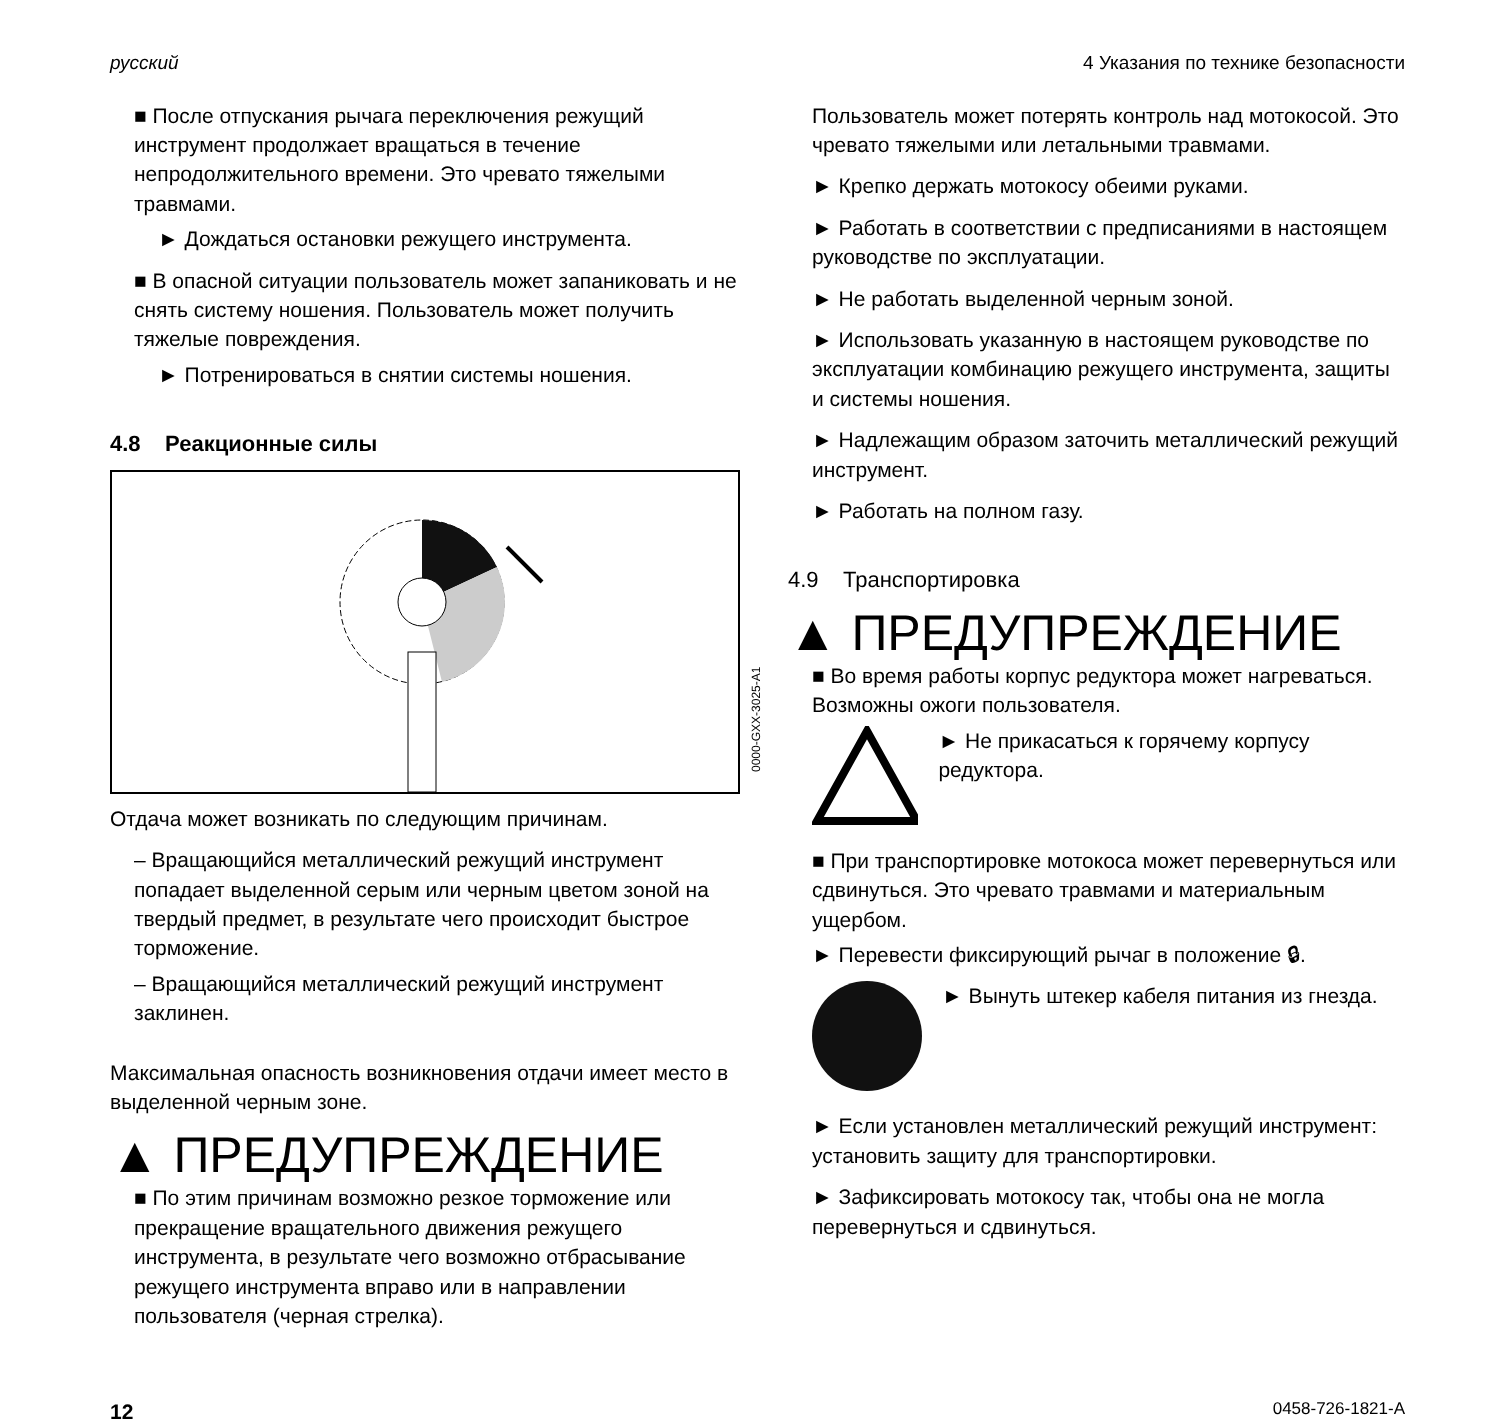русский 4 Указания по технике безопасности
■ После отпускания рычага переключения режущий инструмент продолжает вращаться в течение непродолжительного времени. Это чревато тяжелыми травмами.
► Дождаться остановки режущего инструмента.
■ В опасной ситуации пользователь может запаниковать и не снять систему ношения. Пользователь может получить тяжелые повреждения.
► Потренироваться в снятии системы ношения.
4.8 Реакционные силы
0000-GXX-3025-A1
Отдача может возникать по следующим причинам.
– Вращающийся металлический режущий инструмент попадает выделенной серым или черным цветом зоной на твердый предмет, в результате чего происходит быстрое торможение.
– Вращающийся металлический режущий инструмент заклинен.
Максимальная опасность возникновения отдачи имеет место в выделенной черным зоне.
▲ ПРЕДУПРЕЖДЕНИЕ
■ По этим причинам возможно резкое торможение или прекращение вращательного движения режущего инструмента, в результате чего возможно отбрасывание режущего инструмента вправо или в направлении пользователя (черная стрелка).
Пользователь может потерять контроль над мотокосой. Это чревато тяжелыми или летальными травмами.
► Крепко держать мотокосу обеими руками.
► Работать в соответствии с предписаниями в настоящем руководстве по эксплуатации.
► Не работать выделенной черным зоной.
► Использовать указанную в настоящем руководстве по эксплуатации комбинацию режущего инструмента, защиты и системы ношения.
► Надлежащим образом заточить металлический режущий инструмент.
► Работать на полном газу.
4.9 Транспортировка
▲ ПРЕДУПРЕЖДЕНИЕ
■ Во время работы корпус редуктора может нагреваться. Возможны ожоги пользователя.
► Не прикасаться к горячему корпусу редуктора.
■ При транспортировке мотокоса может перевернуться или сдвинуться. Это чревато травмами и материальным ущербом.
► Перевести фиксирующий рычаг в положение 🔒︎.
► Вынуть штекер кабеля питания из гнезда.
► Если установлен металлический режущий инструмент: установить защиту для транспортировки.
► Зафиксировать мотокосу так, чтобы она не могла перевернуться и сдвинуться.
12 0458-726-1821-A